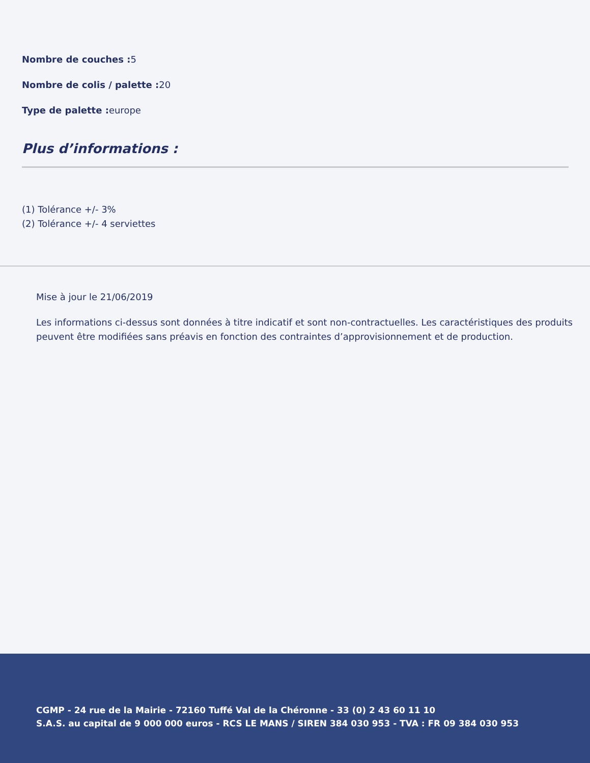Nombre de couches : 5
Nombre de colis / palette : 20
Type de palette : europe
Plus d’informations :
(1) Tolérance +/- 3%
(2) Tolérance +/- 4 serviettes
Mise à jour le 21/06/2019
Les informations ci-dessus sont données à titre indicatif et sont non-contractuelles. Les caractéristiques des produits peuvent être modifiées sans préavis en fonction des contraintes d’approvisionnement et de production.
CGMP - 24 rue de la Mairie - 72160 Tuffé Val de la Chéronne - 33 (0) 2 43 60 11 10
S.A.S. au capital de 9 000 000 euros - RCS LE MANS / SIREN 384 030 953 - TVA : FR 09 384 030 953